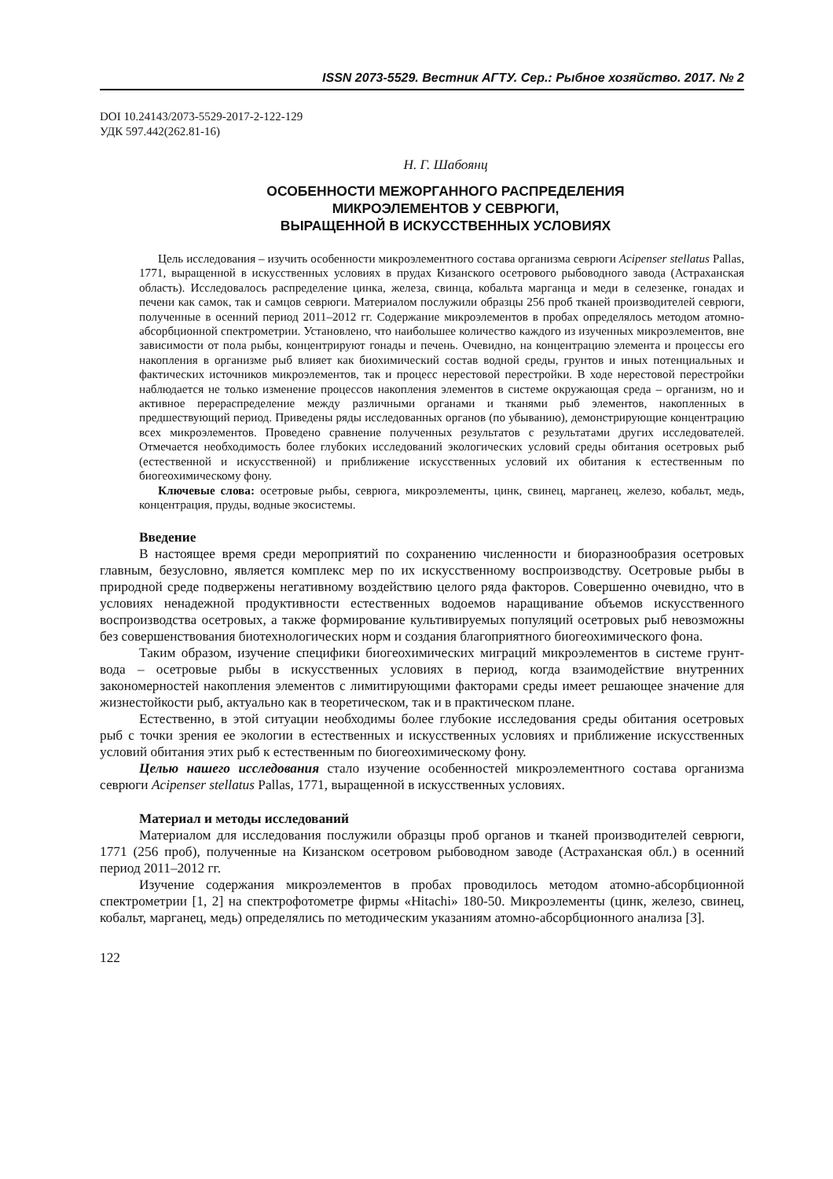ISSN 2073-5529. Вестник АГТУ. Сер.: Рыбное хозяйство. 2017. № 2
DOI 10.24143/2073-5529-2017-2-122-129
УДК 597.442(262.81-16)
Н. Г. Шабоянц
ОСОБЕННОСТИ МЕЖОРГАННОГО РАСПРЕДЕЛЕНИЯ
МИКРОЭЛЕМЕНТОВ У СЕВРЮГИ,
ВЫРАЩЕННОЙ В ИСКУССТВЕННЫХ УСЛОВИЯХ
Цель исследования – изучить особенности микроэлементного состава организма севрюги Acipenser stellatus Pallas, 1771, выращенной в искусственных условиях в прудах Кизанского осетрового рыбоводного завода (Астраханская область). Исследовалось распределение цинка, железа, свинца, кобальта марганца и меди в селезенке, гонадах и печени как самок, так и самцов севрюги. Материалом послужили образцы 256 проб тканей производителей севрюги, полученные в осенний период 2011–2012 гг. Содержание микроэлементов в пробах определялось методом атомно-абсорбционной спектрометрии. Установлено, что наибольшее количество каждого из изученных микроэлементов, вне зависимости от пола рыбы, концентрируют гонады и печень. Очевидно, на концентрацию элемента и процессы его накопления в организме рыб влияет как биохимический состав водной среды, грунтов и иных потенциальных и фактических источников микроэлементов, так и процесс нерестовой перестройки. В ходе нерестовой перестройки наблюдается не только изменение процессов накопления элементов в системе окружающая среда – организм, но и активное перераспределение между различными органами и тканями рыб элементов, накопленных в предшествующий период. Приведены ряды исследованных органов (по убыванию), демонстрирующие концентрацию всех микроэлементов. Проведено сравнение полученных результатов с результатами других исследователей. Отмечается необходимость более глубоких исследований экологических условий среды обитания осетровых рыб (естественной и искусственной) и приближение искусственных условий их обитания к естественным по биогеохимическому фону.
Ключевые слова: осетровые рыбы, севрюга, микроэлементы, цинк, свинец, марганец, железо, кобальт, медь, концентрация, пруды, водные экосистемы.
Введение
В настоящее время среди мероприятий по сохранению численности и биоразнообразия осетровых главным, безусловно, является комплекс мер по их искусственному воспроизводству. Осетровые рыбы в природной среде подвержены негативному воздействию целого ряда факторов. Совершенно очевидно, что в условиях ненадежной продуктивности естественных водоемов наращивание объемов искусственного воспроизводства осетровых, а также формирование культивируемых популяций осетровых рыб невозможны без совершенствования биотехнологических норм и создания благоприятного биогеохимического фона.
Таким образом, изучение специфики биогеохимических миграций микроэлементов в системе грунт-вода – осетровые рыбы в искусственных условиях в период, когда взаимодействие внутренних закономерностей накопления элементов с лимитирующими факторами среды имеет решающее значение для жизнестойкости рыб, актуально как в теоретическом, так и в практическом плане.
Естественно, в этой ситуации необходимы более глубокие исследования среды обитания осетровых рыб с точки зрения ее экологии в естественных и искусственных условиях и приближение искусственных условий обитания этих рыб к естественным по биогеохимическому фону.
Целью нашего исследования стало изучение особенностей микроэлементного состава организма севрюги Acipenser stellatus Pallas, 1771, выращенной в искусственных условиях.
Материал и методы исследований
Материалом для исследования послужили образцы проб органов и тканей производителей севрюги, 1771 (256 проб), полученные на Кизанском осетровом рыбоводном заводе (Астраханская обл.) в осенний период 2011–2012 гг.
Изучение содержания микроэлементов в пробах проводилось методом атомно-абсорбционной спектрометрии [1, 2] на спектрофотометре фирмы «Hitachi» 180-50. Микроэлементы (цинк, железо, свинец, кобальт, марганец, медь) определялись по методическим указаниям атомно-абсорбционного анализа [3].
122